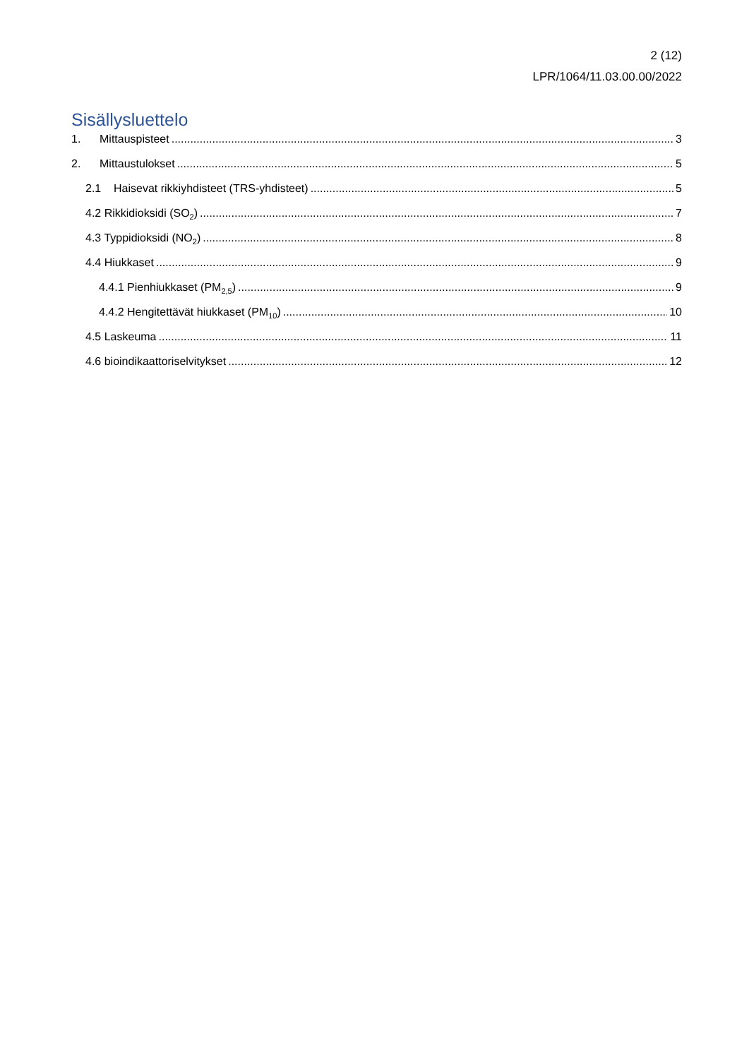2 (12)
LPR/1064/11.03.00.00/2022
Sisällysluettelo
1. Mittauspisteet 3
2. Mittaustulokset 5
2.1 Haisevat rikkiyhdisteet (TRS-yhdisteet) 5
4.2 Rikkidioksidi (SO<sub>2</sub>) 7
4.3 Typpidioksidi (NO<sub>2</sub>) 8
4.4 Hiukkaset 9
4.4.1 Pienhiukkaset (PM<sub>2,5</sub>) 9
4.4.2 Hengitettävät hiukkaset (PM<sub>10</sub>) 10
4.5 Laskeuma 11
4.6 bioindikaattoriselvitykset 12